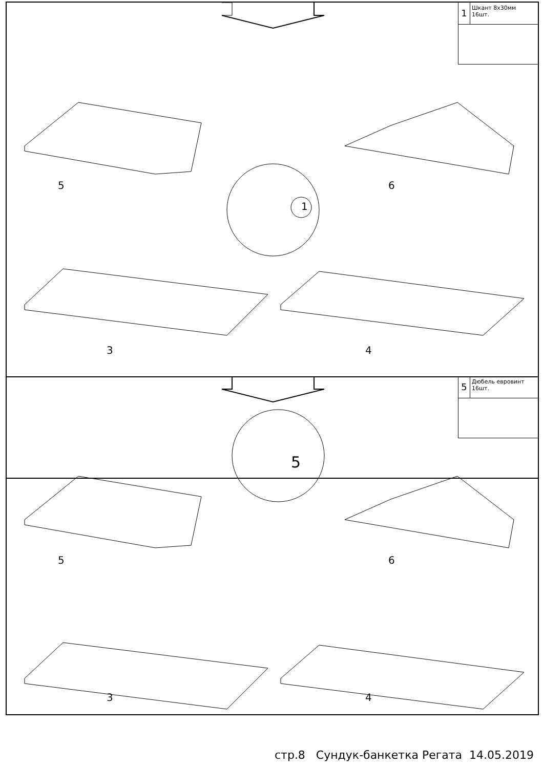1
Шкант 8х30мм
16шт.
1
5 6
3 4
5
Дюбель евровинт
16шт.
5
5 6
3 4
стр.8 Сундук-банкетка Регата 14.05.2019